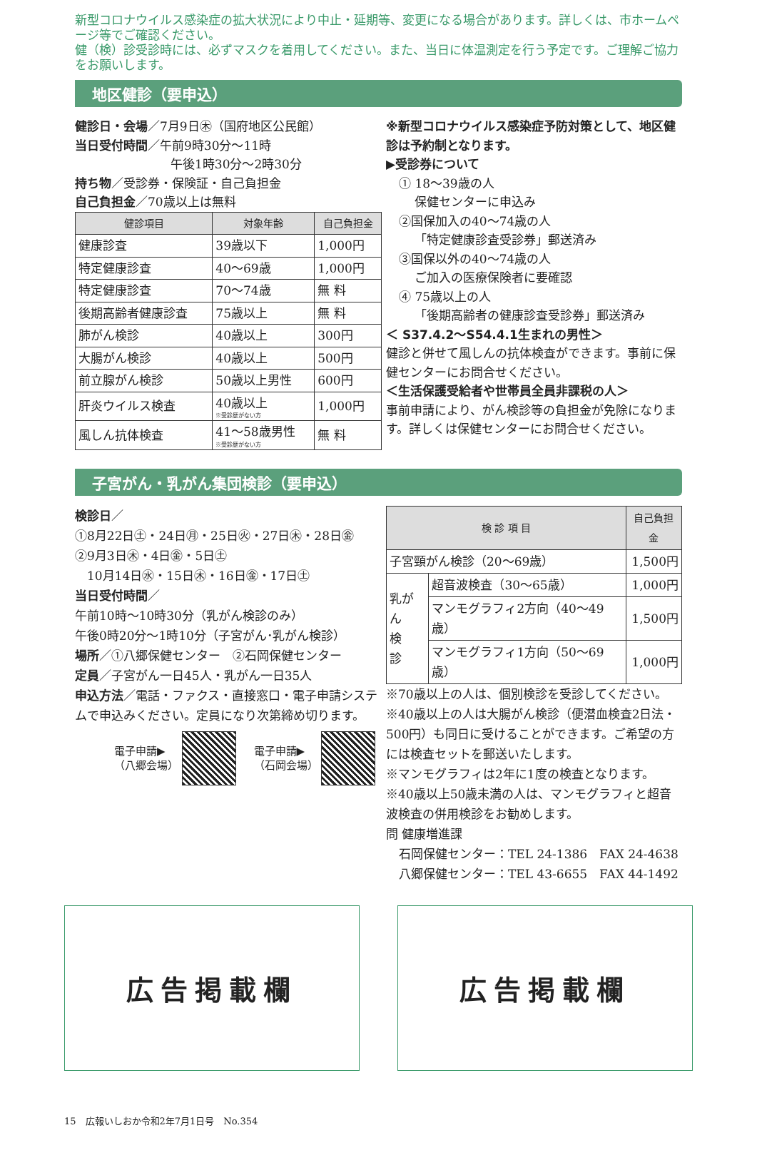新型コロナウイルス感染症の拡大状況により中止・延期等、変更になる場合があります。詳しくは、市ホームページ等でご確認ください。
健（検）診受診時には、必ずマスクを着用してください。また、当日に体温測定を行う予定です。ご理解ご協力をお願いします。
地区健診（要申込）
健診日・会場／7月9日㊍（国府地区公民館）
当日受付時間／午前9時30分～11時
午後1時30分～2時30分
持ち物／受診券・保険証・自己負担金
自己負担金／70歳以上は無料
| 健診項目 | 対象年齢 | 自己負担金 |
| --- | --- | --- |
| 健康診査 | 39歳以下 | 1,000円 |
| 特定健康診査 | 40～69歳 | 1,000円 |
| 特定健康診査 | 70～74歳 | 無 料 |
| 後期高齢者健康診査 | 75歳以上 | 無 料 |
| 肺がん検診 | 40歳以上 | 300円 |
| 大腸がん検診 | 40歳以上 | 500円 |
| 前立腺がん検診 | 50歳以上男性 | 600円 |
| 肝炎ウイルス検査 | 40歳以上 ※受診歴がない方 | 1,000円 |
| 風しん抗体検査 | 41～58歳男性 ※受診歴がない方 | 無 料 |
※新型コロナウイルス感染症予防対策として、地区健診は予約制となります。
▶受診券について
① 18～39歳の人
保健センターに申込み
②国保加入の40～74歳の人
「特定健康診査受診券」郵送済み
③国保以外の40～74歳の人
ご加入の医療保険者に要確認
④ 75歳以上の人
「後期高齢者の健康診査受診券」郵送済み
＜ S37.4.2～S54.4.1生まれの男性＞
健診と併せて風しんの抗体検査ができます。事前に保健センターにお問合せください。
＜生活保護受給者や世帯員全員非課税の人＞
事前申請により、がん検診等の負担金が免除になります。詳しくは保健センターにお問合せください。
子宮がん・乳がん集団検診（要申込）
検診日／
①8月22日㊏・24日㊊・25日㊋・27日㊍・28日㊎
②9月3日㊍・4日㊎・5日㊏
　10月14日㊌・15日㊍・16日㊎・17日㊏
当日受付時間／
午前10時～10時30分（乳がん検診のみ）
午後0時20分～1時10分（子宮がん･乳がん検診）
場所／①八郷保健センター　②石岡保健センター
定員／子宮がん一日45人・乳がん一日35人
申込方法／電話・ファクス・直接窓口・電子申請システムで申込みください。定員になり次第締め切ります。
電子申請▶
（八郷会場） 電子申請▶
（石岡会場）
| 検 診 項 目 | | 自己負担金 |
| --- | --- | --- |
| 子宮頸がん検診（20～69歳） | | 1,500円 |
| 乳がん 検 診 | 超音波検査（30～65歳） | 1,000円 |
| | マンモグラフィ2方向（40～49歳） | 1,500円 |
| | マンモグラフィ1方向（50～69歳） | 1,000円 |
※70歳以上の人は、個別検診を受診してください。
※40歳以上の人は大腸がん検診（便潜血検査2日法・500円）も同日に受けることができます。ご希望の方には検査セットを郵送いたします。
※マンモグラフィは2年に1度の検査となります。
※40歳以上50歳未満の人は、マンモグラフィと超音波検査の併用検診をお勧めします。
問 健康増進課
石岡保健センター：TEL 24-1386　FAX 24-4638
八郷保健センター：TEL 43-6655　FAX 44-1492
広告掲載欄 広告掲載欄
15　広報いしおか令和2年7月1日号　No.354